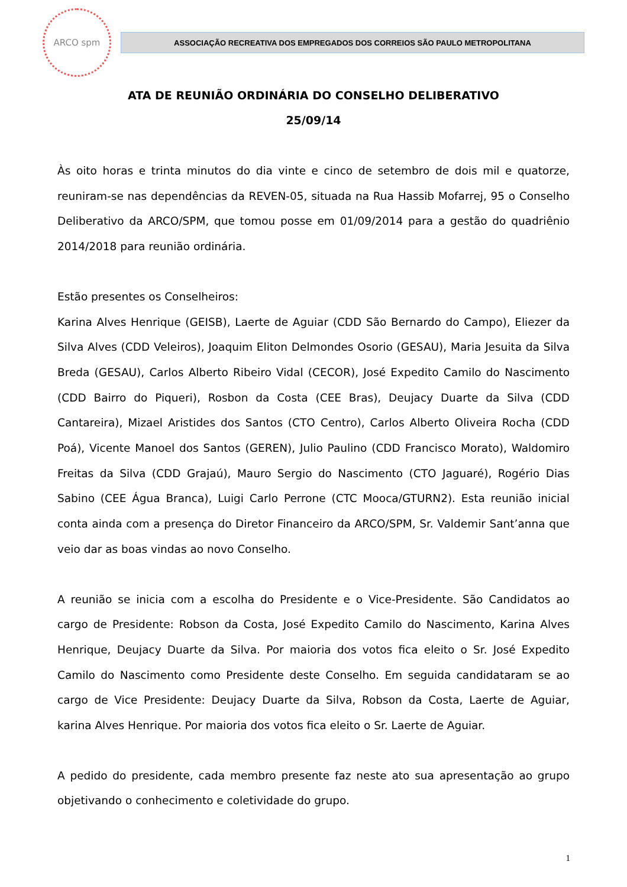ARCO spm
ASSOCIAÇÃO RECREATIVA DOS EMPREGADOS DOS CORREIOS SÃO PAULO METROPOLITANA
ATA DE REUNIÃO ORDINÁRIA DO CONSELHO DELIBERATIVO
25/09/14
Às oito horas e trinta minutos do dia vinte e cinco de setembro de dois mil e quatorze, reuniram-se nas dependências da REVEN-05, situada na Rua Hassib Mofarrej, 95 o Conselho Deliberativo da ARCO/SPM, que tomou posse em 01/09/2014 para a gestão do quadriênio 2014/2018 para reunião ordinária.
Estão presentes os Conselheiros:
Karina Alves Henrique (GEISB), Laerte de Aguiar (CDD São Bernardo do Campo), Eliezer da Silva Alves (CDD Veleiros), Joaquim Eliton Delmondes Osorio (GESAU), Maria Jesuita da Silva Breda (GESAU), Carlos Alberto Ribeiro Vidal (CECOR), José Expedito Camilo do Nascimento (CDD Bairro do Piqueri), Rosbon da Costa (CEE Bras), Deujacy Duarte da Silva (CDD Cantareira), Mizael Aristides dos Santos (CTO Centro), Carlos Alberto Oliveira Rocha (CDD Poá), Vicente Manoel dos Santos (GEREN), Julio Paulino (CDD Francisco Morato), Waldomiro Freitas da Silva (CDD Grajaú), Mauro Sergio do Nascimento (CTO Jaguaré), Rogério Dias Sabino (CEE Água Branca), Luigi Carlo Perrone (CTC Mooca/GTURN2). Esta reunião inicial conta ainda com a presença do Diretor Financeiro da ARCO/SPM, Sr. Valdemir Sant’anna que veio dar as boas vindas ao novo Conselho.
A reunião se inicia com a escolha do Presidente e o Vice-Presidente. São Candidatos ao cargo de Presidente: Robson da Costa, José Expedito Camilo do Nascimento, Karina Alves Henrique, Deujacy Duarte da Silva. Por maioria dos votos fica eleito o Sr. José Expedito Camilo do Nascimento como Presidente deste Conselho. Em seguida candidataram se ao cargo de Vice Presidente: Deujacy Duarte da Silva, Robson da Costa, Laerte de Aguiar, karina Alves Henrique. Por maioria dos votos fica eleito o Sr. Laerte de Aguiar.
A pedido do presidente, cada membro presente faz neste ato sua apresentação ao grupo objetivando o conhecimento e coletividade do grupo.
1